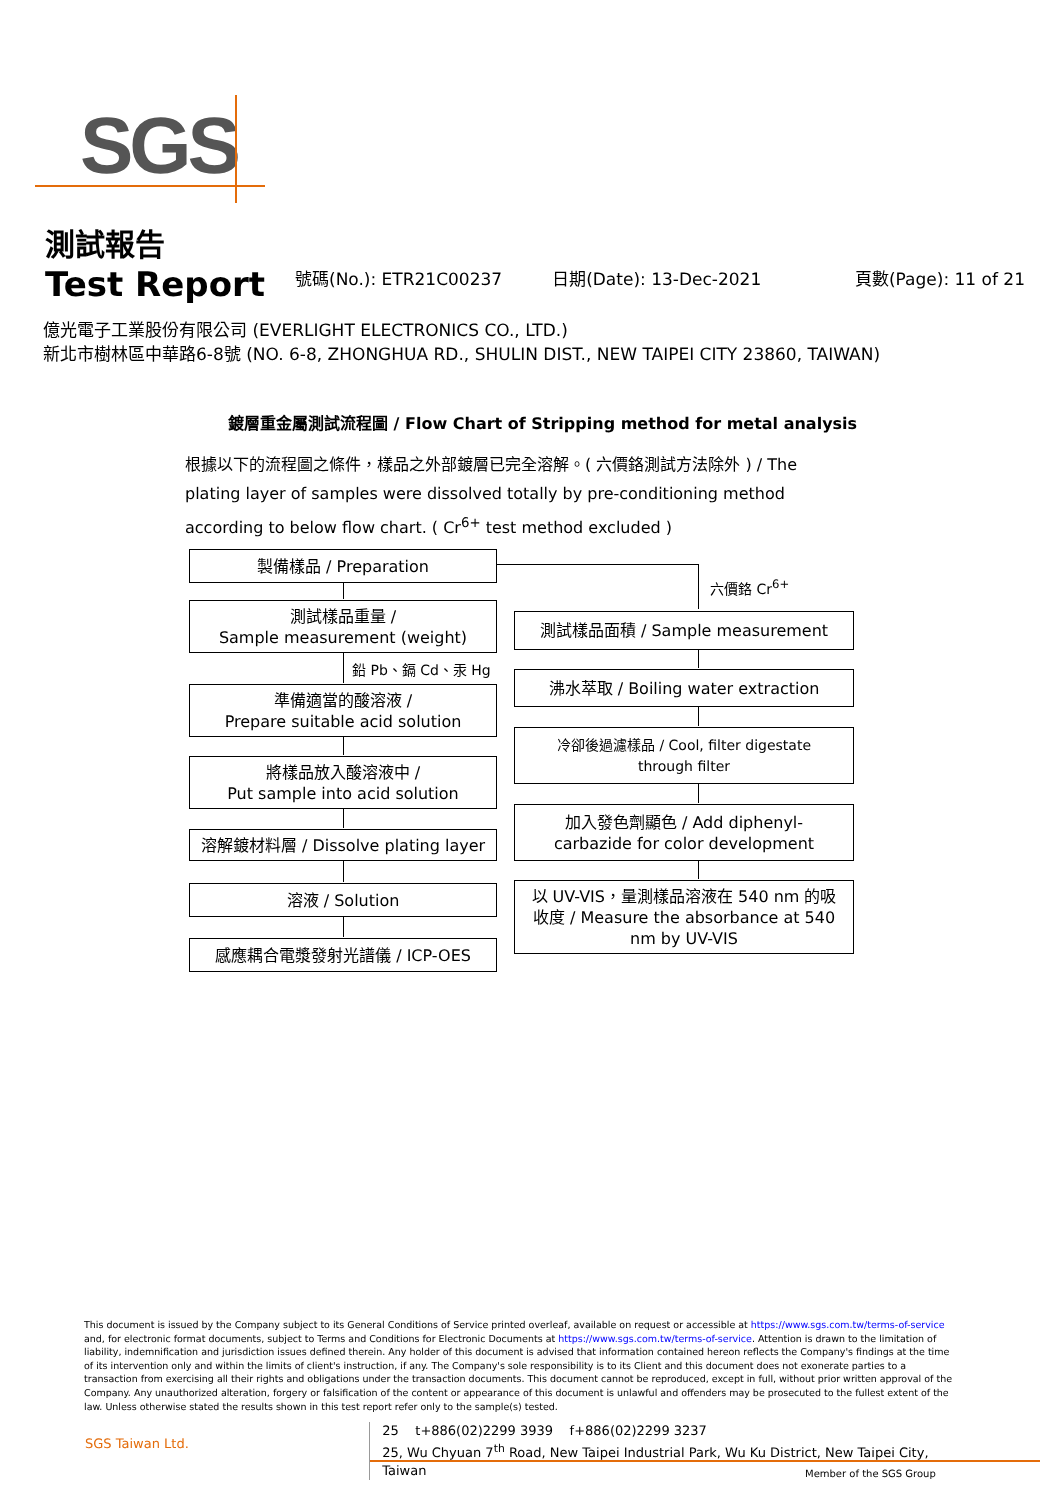SGS
測試報告
Test Report
號碼(No.): ETR21C00237
日期(Date): 13-Dec-2021
頁數(Page): 11 of 21
億光電子工業股份有限公司 (EVERLIGHT ELECTRONICS CO., LTD.)
新北市樹林區中華路6-8號 (NO. 6-8, ZHONGHUA RD., SHULIN DIST., NEW TAIPEI CITY 23860, TAIWAN)
鍍層重金屬測試流程圖 / Flow Chart of Stripping method for metal analysis
根據以下的流程圖之條件，樣品之外部鍍層已完全溶解。( 六價鉻測試方法除外 ) / The plating layer of samples were dissolved totally by pre-conditioning method according to below flow chart. ( Cr<sup>6+</sup> test method excluded )
製備樣品 / Preparation
測試樣品重量 /
Sample measurement (weight)
鉛 Pb、鎘 Cd、汞 Hg
準備適當的酸溶液 /
Prepare suitable acid solution
將樣品放入酸溶液中 /
Put sample into acid solution
溶解鍍材料層 / Dissolve plating layer
溶液 / Solution
感應耦合電漿發射光譜儀 / ICP-OES
六價鉻 Cr<sup>6+</sup>
測試樣品面積 / Sample measurement
沸水萃取 / Boiling water extraction
冷卻後過濾樣品 / Cool, filter digestate
through filter
加入發色劑顯色 / Add diphenyl-
carbazide for color development
以 UV-VIS，量測樣品溶液在 540 nm 的吸
收度 / Measure the absorbance at 540
nm by UV-VIS
This document is issued by the Company subject to its General Conditions of Service printed overleaf, available on request or accessible at https://www.sgs.com.tw/terms-of-service and, for electronic format documents, subject to Terms and Conditions for Electronic Documents at https://www.sgs.com.tw/terms-of-service. Attention is drawn to the limitation of liability, indemnification and jurisdiction issues defined therein. Any holder of this document is advised that information contained hereon reflects the Company's findings at the time of its intervention only and within the limits of client's instruction, if any. The Company's sole responsibility is to its Client and this document does not exonerate parties to a transaction from exercising all their rights and obligations under the transaction documents. This document cannot be reproduced, except in full, without prior written approval of the Company. Any unauthorized alteration, forgery or falsification of the content or appearance of this document is unlawful and offenders may be prosecuted to the fullest extent of the law. Unless otherwise stated the results shown in this test report refer only to the sample(s) tested.
SGS Taiwan Ltd.
25 t+886(02)2299 3939 f+886(02)2299 3237
25, Wu Chyuan 7<sup>th</sup> Road, New Taipei Industrial Park, Wu Ku District, New Taipei City, Taiwan
Member of the SGS Group